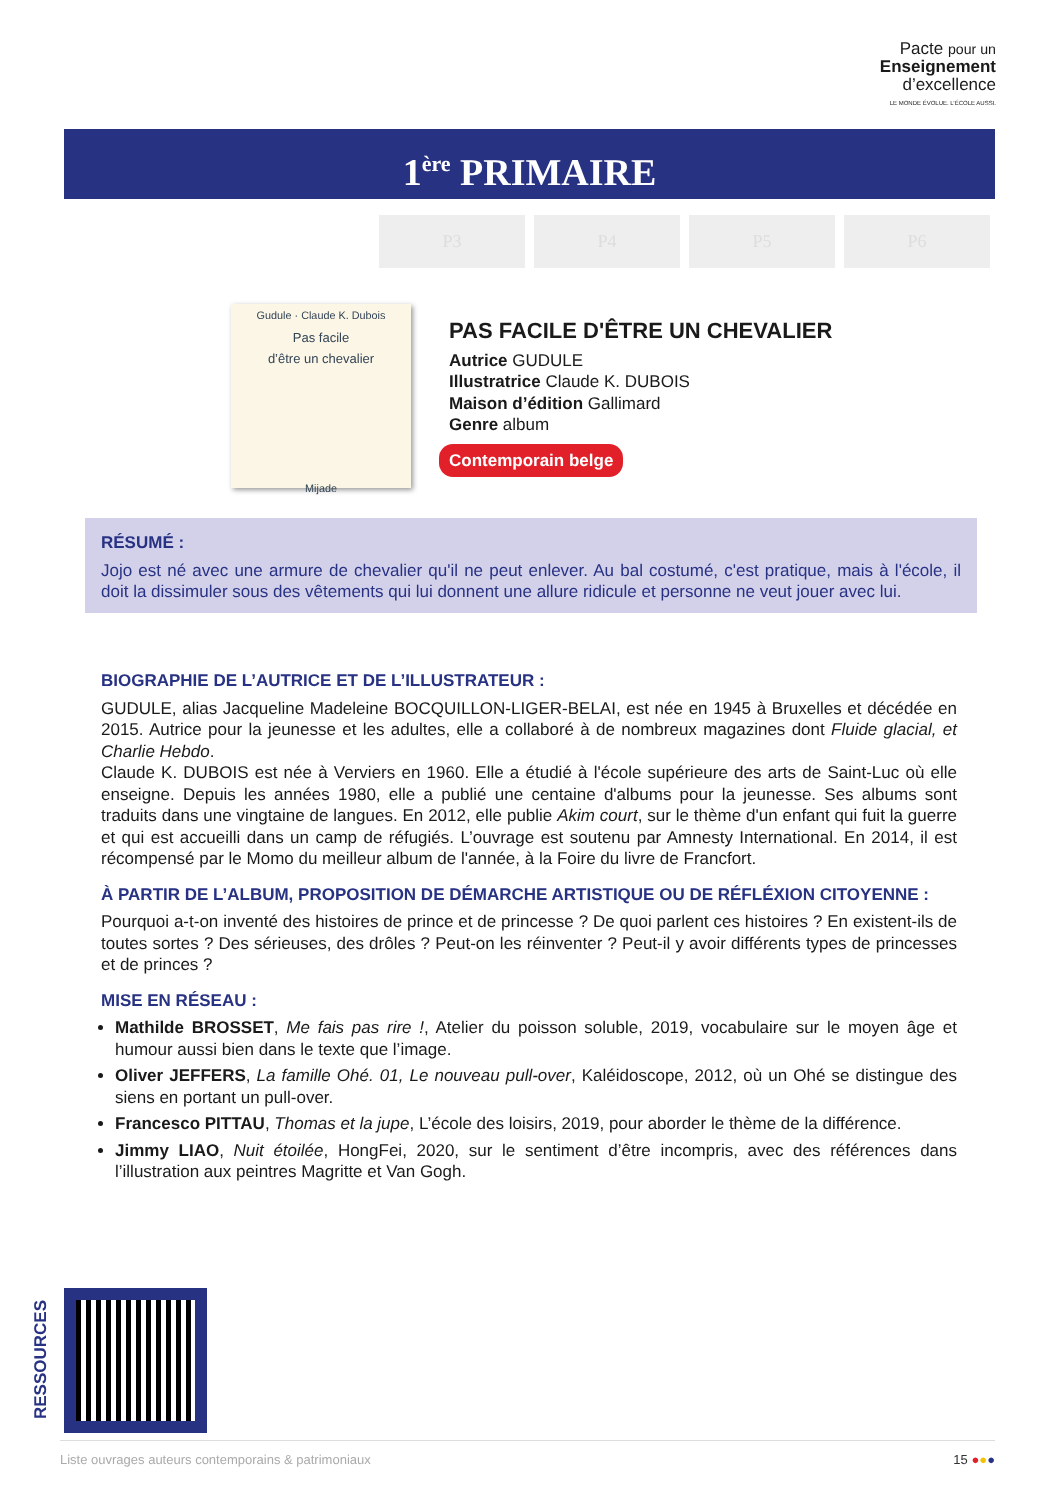Pacte pour un
Enseignement
d’excellence
LE MONDE ÉVOLUE. L’ÉCOLE AUSSI.
1<sup>ère</sup> PRIMAIRE
P3 P4 P5 P6
Gudule · Claude K. Dubois
Pas facile
d’être un chevalier
Mijade
PAS FACILE D'ÊTRE UN CHEVALIER
Autrice GUDULE
Illustratrice Claude K. DUBOIS
Maison d’édition Gallimard
Genre album
Contemporain belge
RÉSUMÉ :
Jojo est né avec une armure de chevalier qu'il ne peut enlever. Au bal costumé, c'est pratique, mais à l'école, il doit la dissimuler sous des vêtements qui lui donnent une allure ridicule et personne ne veut jouer avec lui.
BIOGRAPHIE DE L’AUTRICE ET DE L’ILLUSTRATEUR :
GUDULE, alias Jacqueline Madeleine BOCQUILLON-LIGER-BELAI, est née en 1945 à Bruxelles et décédée en 2015. Autrice pour la jeunesse et les adultes, elle a collaboré à de nombreux magazines dont Fluide glacial, et Charlie Hebdo.
Claude K. DUBOIS est née à Verviers en 1960. Elle a étudié à l'école supérieure des arts de Saint-Luc où elle enseigne. Depuis les années 1980, elle a publié une centaine d'albums pour la jeunesse. Ses albums sont traduits dans une vingtaine de langues. En 2012, elle publie Akim court, sur le thème d'un enfant qui fuit la guerre et qui est accueilli dans un camp de réfugiés. L’ouvrage est soutenu par Amnesty International. En 2014, il est récompensé par le Momo du meilleur album de l'année, à la Foire du livre de Francfort.
À PARTIR DE L’ALBUM, PROPOSITION DE DÉMARCHE ARTISTIQUE OU DE RÉFLÉXION CITOYENNE :
Pourquoi a-t-on inventé des histoires de prince et de princesse ? De quoi parlent ces histoires ? En existent-ils de toutes sortes ? Des sérieuses, des drôles ? Peut-on les réinventer ? Peut-il y avoir différents types de princesses et de princes ?
MISE EN RÉSEAU :
Mathilde BROSSET, Me fais pas rire !, Atelier du poisson soluble, 2019, vocabulaire sur le moyen âge et humour aussi bien dans le texte que l’image.
Oliver JEFFERS, La famille Ohé. 01, Le nouveau pull-over, Kaléidoscope, 2012, où un Ohé se distingue des siens en portant un pull-over.
Francesco PITTAU, Thomas et la jupe, L’école des loisirs, 2019, pour aborder le thème de la différence.
Jimmy LIAO, Nuit étoilée, HongFei, 2020, sur le sentiment d’être incompris, avec des références dans l’illustration aux peintres Magritte et Van Gogh.
RESSOURCES
Liste ouvrages auteurs contemporains & patrimoniaux 15 ●●●